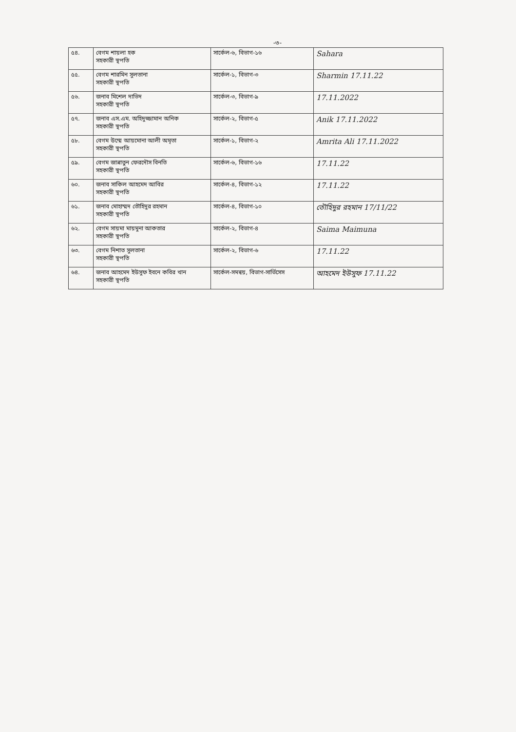-৩-
| ৫৪. | বেগম শায়লা হক সহকারী স্থপতি | সার্কেল-৬, বিভাগ-১৬ | Sahara |
| ৫৫. | বেগম শারমিন সুলতানা সহকারী স্থপতি | সার্কেল-১, বিভাগ-৩ | Sharmin 17.11.22 |
| ৫৬. | জনাব মিশেল দাভিদ সহকারী স্থপতি | সার্কেল-৩, বিভাগ-৯ | 17.11.2022 |
| ৫৭. | জনাব এস.এম. অহিদুজ্জামান অনিক সহকারী স্থপতি | সার্কেল-২, বিভাগ-৫ | Anik 17.11.2022 |
| ৫৮. | বেগম উম্মে আয়মোনা আলী অমৃতা সহকারী স্থপতি | সার্কেল-১, বিভাগ-২ | Amrita Ali 17.11.2022 |
| ৫৯. | বেগম জান্নাতুন ফেরদৌস বিনতি সহকারী স্থপতি | সার্কেল-৬, বিভাগ-১৬ | 17.11.22 |
| ৬০. | জনাব সাকিল আহমেদ আবির সহকারী স্থপতি | সার্কেল-৪, বিভাগ-১২ | 17.11.22 |
| ৬১. | জনাব মোহাম্মদ তৌহিদুর রহমান সহকারী স্থপতি | সার্কেল-৪, বিভাগ-১০ | তৌহিদুর রহমান 17/11/22 |
| ৬২. | বেগম সায়মা মায়মুনা আকতার সহকারী স্থপতি | সার্কেল-২, বিভাগ-৪ | Saima Maimuna |
| ৬৩. | বেগম নিশাত সুলতানা সহকারী স্থপতি | সার্কেল-২, বিভাগ-৬ | 17.11.22 |
| ৬৪. | জনাব আহমেদ ইউসুফ ইবনে কবির খান সহকারী স্থপতি | সার্কেল-সমন্বয়, বিভাগ-সার্ভিসেস | আহমেদ ইউসুফ 17.11.22 |